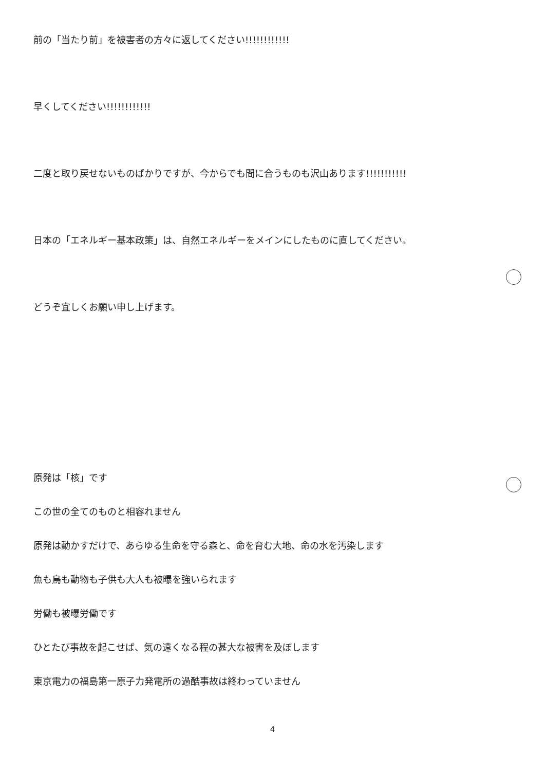前の「当たり前」を被害者の方々に返してください!!!!!!!!!!!!
早くしてください!!!!!!!!!!!!
二度と取り戻せないものばかりですが、今からでも間に合うものも沢山あります!!!!!!!!!!!
日本の「エネルギー基本政策」は、自然エネルギーをメインにしたものに直してください。
どうぞ宜しくお願い申し上げます。
原発は「核」です
この世の全てのものと相容れません
原発は動かすだけで、あらゆる生命を守る森と、命を育む大地、命の水を汚染します
魚も鳥も動物も子供も大人も被曝を強いられます
労働も被曝労働です
ひとたび事故を起こせば、気の遠くなる程の甚大な被害を及ぼします
東京電力の福島第一原子力発電所の過酷事故は終わっていません
4